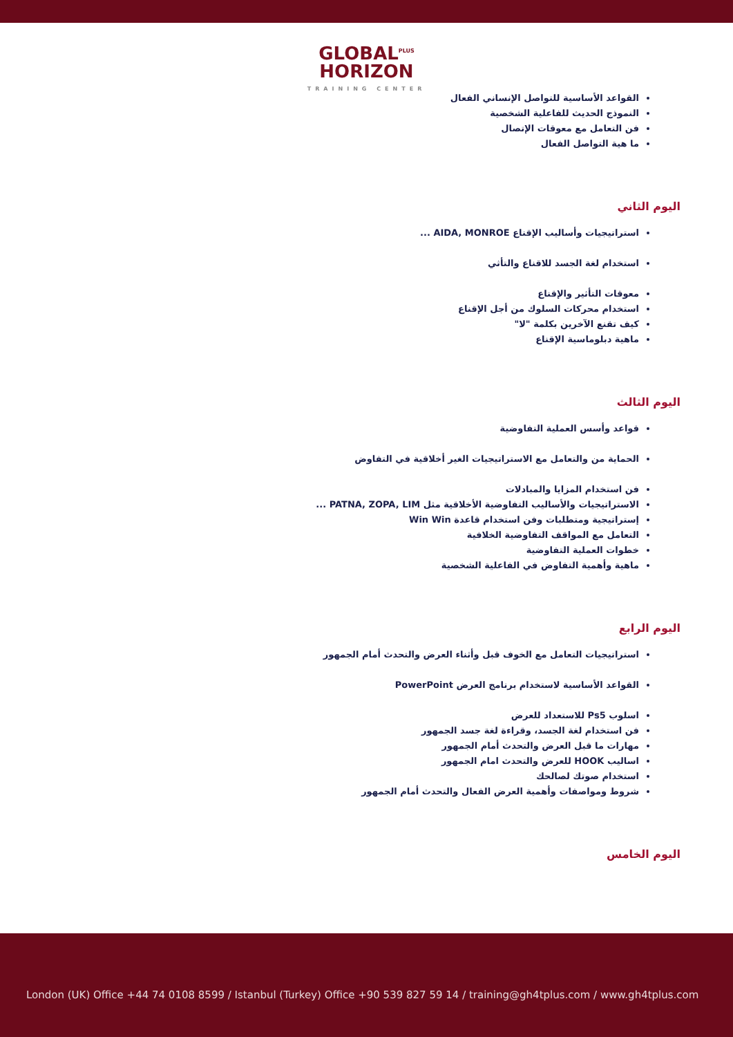GLOBAL<sup>PLUS</sup>
HORIZON
TRAINING CENTER
القواعد الأساسية للتواصل الإنساني الفعال
النموذج الحديث للفاعلية الشخصية
فن التعامل مع معوقات الإتصال
ما هية التواصل الفعال
اليوم الثاني
استراتيجيات وأساليب الإقناع AIDA, MONROE ...
استخدام لغة الجسد للاقناع والتأثي
معوقات التأثير والإقناع
استخدام محركات السلوك من أجل الإقناع
كيف تقنع الآخرين بكلمة "لا"
ماهية دبلوماسية الإقناع
اليوم الثالث
قواعد وأسس العملية التفاوضية
الحماية من والتعامل مع الاستراتيجيات الغير أخلاقية في التفاوض
فن استخدام المزايا والمبادلات
الاستراتيجيات والأساليب التفاوضية الأخلاقية مثل PATNA, ZOPA, LIM ...
إستراتيجية ومتطلبات وفن استخدام قاعدة Win Win
التعامل مع المواقف التفاوضية الخلافية
خطوات العملية التفاوضية
ماهية وأهمية التفاوض في الفاعلية الشخصية
اليوم الرابع
استراتيجيات التعامل مع الخوف قبل وأثناء العرض والتحدث أمام الجمهور
القواعد الأساسية لاستخدام برنامج العرض PowerPoint
اسلوب Ps5 للاستعداد للعرض
فن استخدام لغة الجسد، وقراءة لغة جسد الجمهور
مهارات ما قبل العرض والتحدث أمام الجمهور
اساليب HOOK للعرض والتحدث امام الجمهور
استخدام صوتك لصالحك
شروط ومواصفات وأهمية العرض الفعال والتحدث أمام الجمهور
اليوم الخامس
London (UK) Office +44 74 0108 8599 / Istanbul (Turkey) Office +90 539 827 59 14 / training@gh4tplus.com / www.gh4tplus.com